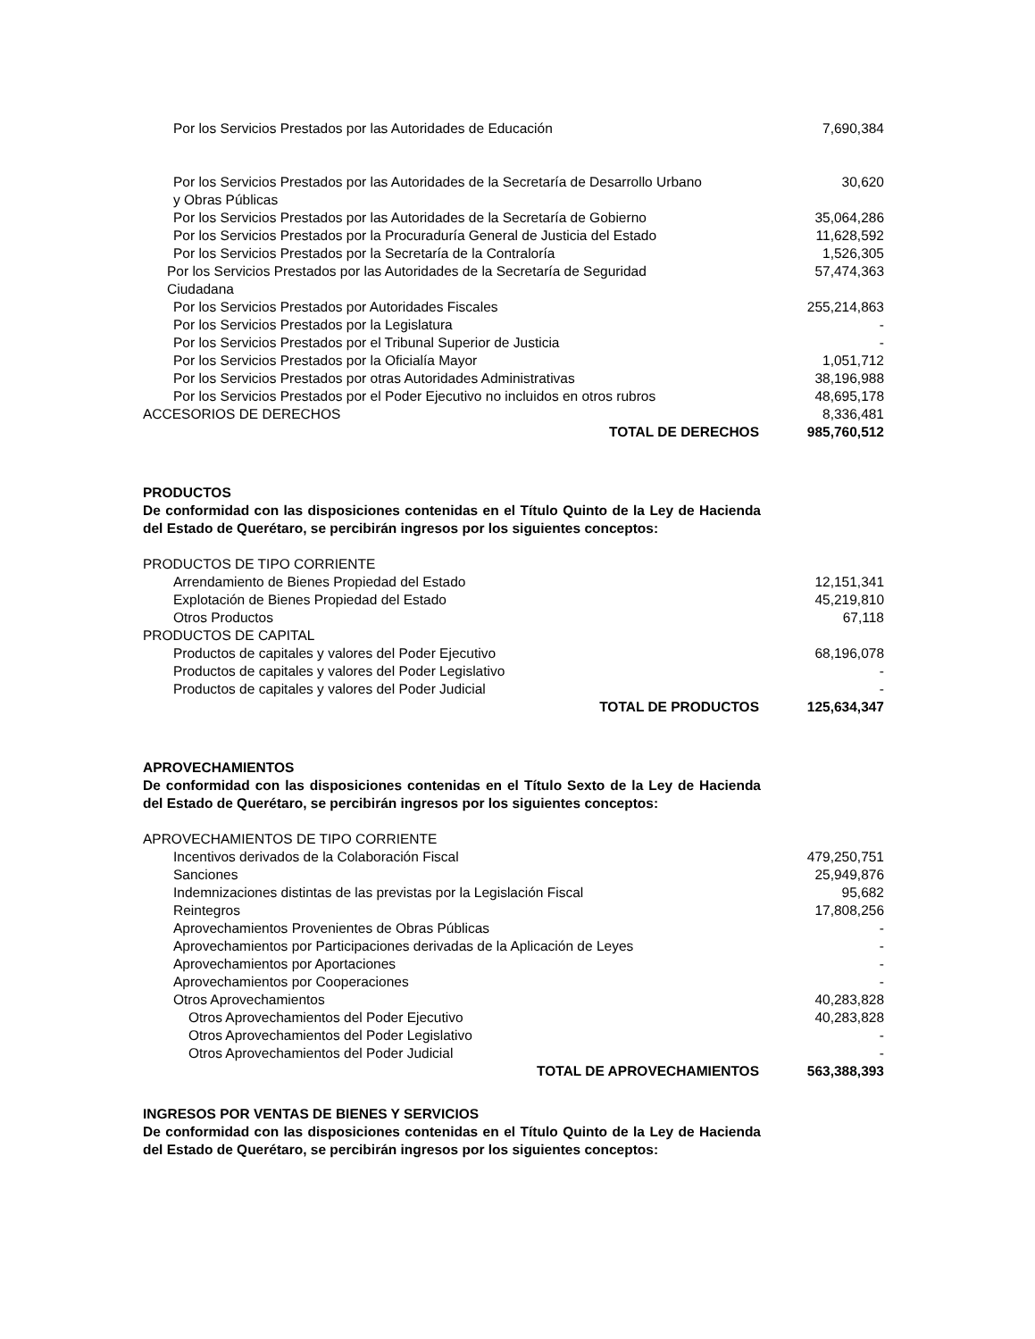| Por los Servicios Prestados por las Autoridades de Educación | 7,690,384 |
| Por los Servicios Prestados por las Autoridades de la Secretaría de Desarrollo Urbano y Obras Públicas | 30,620 |
| Por los Servicios Prestados por las Autoridades de la Secretaría de Gobierno | 35,064,286 |
| Por los Servicios Prestados por la Procuraduría General de Justicia del Estado | 11,628,592 |
| Por los Servicios Prestados por la Secretaría de la Contraloría | 1,526,305 |
| Por los Servicios Prestados por las Autoridades de la Secretaría de Seguridad Ciudadana | 57,474,363 |
| Por los Servicios Prestados por Autoridades Fiscales | 255,214,863 |
| Por los Servicios Prestados por la Legislatura | - |
| Por los Servicios Prestados por el Tribunal Superior de Justicia | - |
| Por los Servicios Prestados por la Oficialía Mayor | 1,051,712 |
| Por los Servicios Prestados por otras Autoridades Administrativas | 38,196,988 |
| Por los Servicios Prestados por el Poder Ejecutivo no incluidos en otros rubros | 48,695,178 |
| ACCESORIOS DE DERECHOS | 8,336,481 |
| TOTAL DE DERECHOS | 985,760,512 |
PRODUCTOS
De conformidad con las disposiciones contenidas en el Título Quinto de la Ley de Hacienda del Estado de Querétaro, se percibirán ingresos por los siguientes conceptos:
| PRODUCTOS DE TIPO CORRIENTE | |
| Arrendamiento de Bienes Propiedad del Estado | 12,151,341 |
| Explotación de Bienes Propiedad del Estado | 45,219,810 |
| Otros Productos | 67,118 |
| PRODUCTOS DE CAPITAL | |
| Productos de capitales y valores del Poder Ejecutivo | 68,196,078 |
| Productos de capitales y valores del Poder Legislativo | - |
| Productos de capitales y valores del Poder Judicial | - |
| TOTAL DE PRODUCTOS | 125,634,347 |
APROVECHAMIENTOS
De conformidad con las disposiciones contenidas en el Título Sexto de la Ley de Hacienda del Estado de Querétaro, se percibirán ingresos por los siguientes conceptos:
| APROVECHAMIENTOS DE TIPO CORRIENTE | |
| Incentivos derivados de la Colaboración Fiscal | 479,250,751 |
| Sanciones | 25,949,876 |
| Indemnizaciones distintas de las previstas por la Legislación Fiscal | 95,682 |
| Reintegros | 17,808,256 |
| Aprovechamientos Provenientes de Obras Públicas | - |
| Aprovechamientos por Participaciones derivadas de la Aplicación de Leyes | - |
| Aprovechamientos por Aportaciones | - |
| Aprovechamientos por Cooperaciones | - |
| Otros Aprovechamientos | 40,283,828 |
| Otros Aprovechamientos del Poder Ejecutivo | 40,283,828 |
| Otros Aprovechamientos del Poder Legislativo | - |
| Otros Aprovechamientos del Poder Judicial | - |
| TOTAL DE APROVECHAMIENTOS | 563,388,393 |
INGRESOS POR VENTAS DE BIENES Y SERVICIOS
De conformidad con las disposiciones contenidas en el Título Quinto de la Ley de Hacienda del Estado de Querétaro, se percibirán ingresos por los siguientes conceptos: